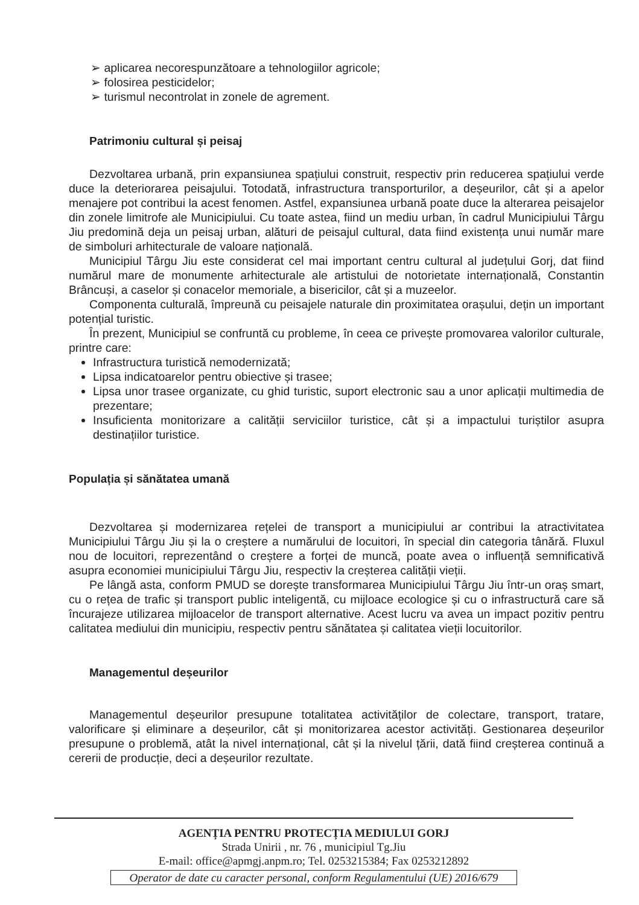➢ aplicarea necorespunzătoare a tehnologiilor agricole;
➢ folosirea pesticidelor;
➢ turismul necontrolat in zonele de agrement.
Patrimoniu cultural și peisaj
Dezvoltarea urbană, prin expansiunea spațiului construit, respectiv prin reducerea spațiului verde duce la deteriorarea peisajului. Totodată, infrastructura transporturilor, a deșeurilor, cât și a apelor menajere pot contribui la acest fenomen. Astfel, expansiunea urbană poate duce la alterarea peisajelor din zonele limitrofe ale Municipiului. Cu toate astea, fiind un mediu urban, în cadrul Municipiului Târgu Jiu predomină deja un peisaj urban, alături de peisajul cultural, data fiind existența unui număr mare de simboluri arhitecturale de valoare națională.
Municipiul Târgu Jiu este considerat cel mai important centru cultural al județului Gorj, dat fiind numărul mare de monumente arhitecturale ale artistului de notorietate internațională, Constantin Brâncuși, a caselor și conacelor memoriale, a bisericilor, cât și a muzeelor.
Componenta culturală, împreună cu peisajele naturale din proximitatea orașului, dețin un important potențial turistic.
În prezent, Municipiul se confruntă cu probleme, în ceea ce privește promovarea valorilor culturale, printre care:
Infrastructura turistică nemodernizată;
Lipsa indicatoarelor pentru obiective și trasee;
Lipsa unor trasee organizate, cu ghid turistic, suport electronic sau a unor aplicații multimedia de prezentare;
Insuficienta monitorizare a calității serviciilor turistice, cât și a impactului turiștilor asupra destinațiilor turistice.
Populația și sănătatea umană
Dezvoltarea și modernizarea rețelei de transport a municipiului ar contribui la atractivitatea Municipiului Târgu Jiu și la o creștere a numărului de locuitori, în special din categoria tânără. Fluxul nou de locuitori, reprezentând o creștere a forței de muncă, poate avea o influență semnificativă asupra economiei municipiului Târgu Jiu, respectiv la creșterea calității vieții.
Pe lângă asta, conform PMUD se dorește transformarea Municipiului Târgu Jiu într-un oraș smart, cu o rețea de trafic și transport public inteligentă, cu mijloace ecologice și cu o infrastructură care să încurajeze utilizarea mijloacelor de transport alternative. Acest lucru va avea un impact pozitiv pentru calitatea mediului din municipiu, respectiv pentru sănătatea și calitatea vieții locuitorilor.
Managementul deșeurilor
Managementul deșeurilor presupune totalitatea activităților de colectare, transport, tratare, valorificare și eliminare a deșeurilor, cât și monitorizarea acestor activități. Gestionarea deșeurilor presupune o problemă, atât la nivel internațional, cât și la nivelul țării, dată fiind creșterea continuă a cererii de producție, deci a deșeurilor rezultate.
AGENȚIA PENTRU PROTECȚIA MEDIULUI GORJ
Strada Unirii , nr. 76 , municipiul Tg.Jiu
E-mail: office@apmgj.anpm.ro; Tel. 0253215384; Fax 0253212892
Operator de date cu caracter personal, conform Regulamentului (UE) 2016/679